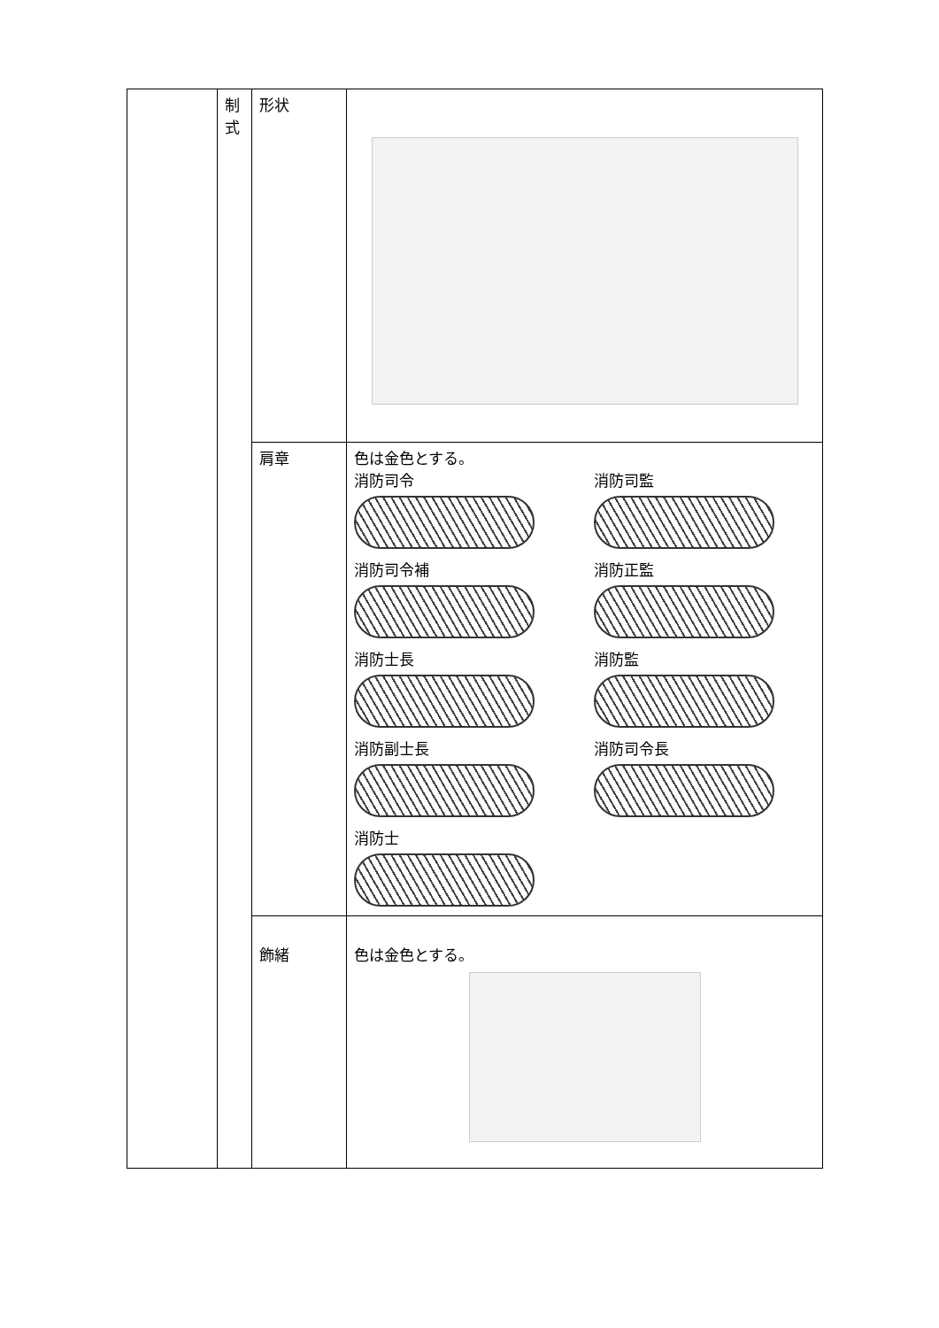| | 制 式 | 形状 | |
| | | 肩章 | 色は金色とする。 消防司令 消防司監 消防司令補 消防正監 消防士長 消防監 消防副士長 消防司令長 消防士 |
| | | 飾緒 | 色は金色とする。 |